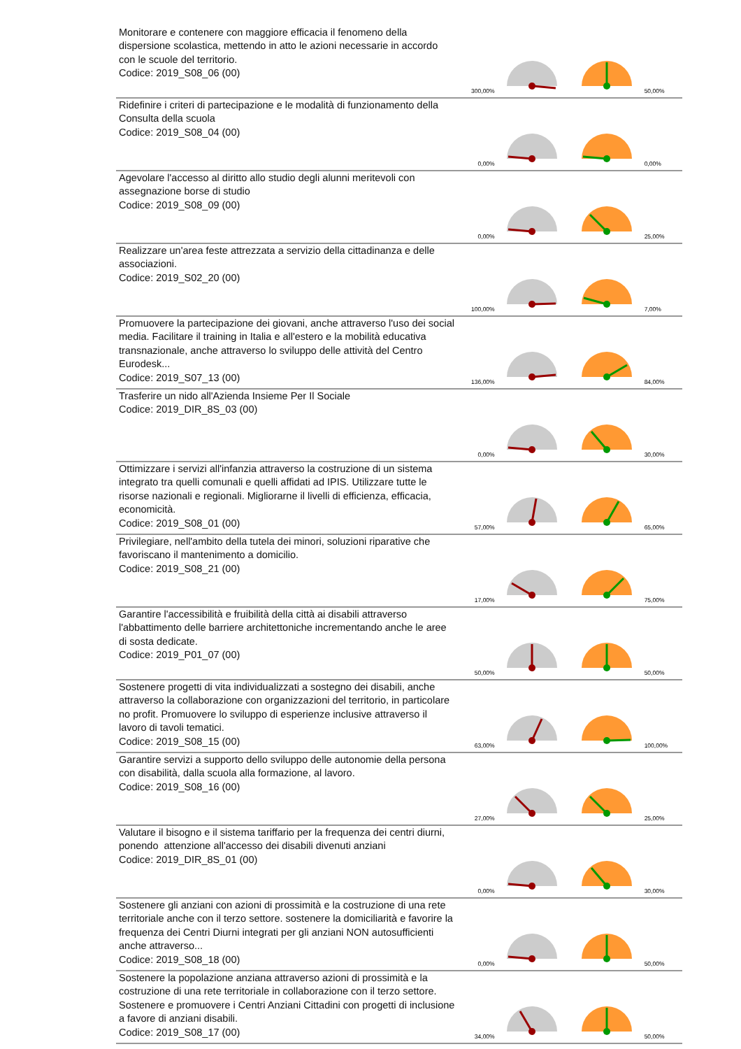| Monitorare e contenere con maggiore efficacia il fenomeno della dispersione scolastica, mettendo in atto le azioni necessarie in accordo con le scuole del territorio. Codice: 2019_S08_06 (00) | 300,00% | | | 50,00% |
| Ridefinire i criteri di partecipazione e le modalità di funzionamento della Consulta della scuola Codice: 2019_S08_04 (00) | 0,00% | | | 0,00% |
| Agevolare l'accesso al diritto allo studio degli alunni meritevoli con assegnazione borse di studio Codice: 2019_S08_09 (00) | 0,00% | | | 25,00% |
| Realizzare un'area feste attrezzata a servizio della cittadinanza e delle associazioni. Codice: 2019_S02_20 (00) | 100,00% | | | 7,00% |
| Promuovere la partecipazione dei giovani, anche attraverso l'uso dei social media. Facilitare il training in Italia e all'estero e la mobilità educativa transnazionale, anche attraverso lo sviluppo delle attività del Centro Eurodesk... Codice: 2019_S07_13 (00) | 136,00% | | | 84,00% |
| Trasferire un nido all'Azienda Insieme Per Il Sociale Codice: 2019_DIR_8S_03 (00) | 0,00% | | | 30,00% |
| Ottimizzare i servizi all'infanzia attraverso la costruzione di un sistema integrato tra quelli comunali e quelli affidati ad IPIS. Utilizzare tutte le risorse nazionali e regionali. Migliorarne il livelli di efficienza, efficacia, economicità. Codice: 2019_S08_01 (00) | 57,00% | | | 65,00% |
| Privilegiare, nell'ambito della tutela dei minori, soluzioni riparative che favoriscano il mantenimento a domicilio. Codice: 2019_S08_21 (00) | 17,00% | | | 75,00% |
| Garantire l'accessibilità e fruibilità della città ai disabili attraverso l'abbattimento delle barriere architettoniche incrementando anche le aree di sosta dedicate. Codice: 2019_P01_07 (00) | 50,00% | | | 50,00% |
| Sostenere progetti di vita individualizzati a sostegno dei disabili, anche attraverso la collaborazione con organizzazioni del territorio, in particolare no profit. Promuovere lo sviluppo di esperienze inclusive attraverso il lavoro di tavoli tematici. Codice: 2019_S08_15 (00) | 63,00% | | | 100,00% |
| Garantire servizi a supporto dello sviluppo delle autonomie della persona con disabilità, dalla scuola alla formazione, al lavoro. Codice: 2019_S08_16 (00) | 27,00% | | | 25,00% |
| Valutare il bisogno e il sistema tariffario per la frequenza dei centri diurni, ponendo attenzione all'accesso dei disabili divenuti anziani Codice: 2019_DIR_8S_01 (00) | 0,00% | | | 30,00% |
| Sostenere gli anziani con azioni di prossimità e la costruzione di una rete territoriale anche con il terzo settore. sostenere la domiciliarità e favorire la frequenza dei Centri Diurni integrati per gli anziani NON autosufficienti anche attraverso... Codice: 2019_S08_18 (00) | 0,00% | | | 50,00% |
| Sostenere la popolazione anziana attraverso azioni di prossimità e la costruzione di una rete territoriale in collaborazione con il terzo settore. Sostenere e promuovere i Centri Anziani Cittadini con progetti di inclusione a favore di anziani disabili. Codice: 2019_S08_17 (00) | 34,00% | | | 50,00% |